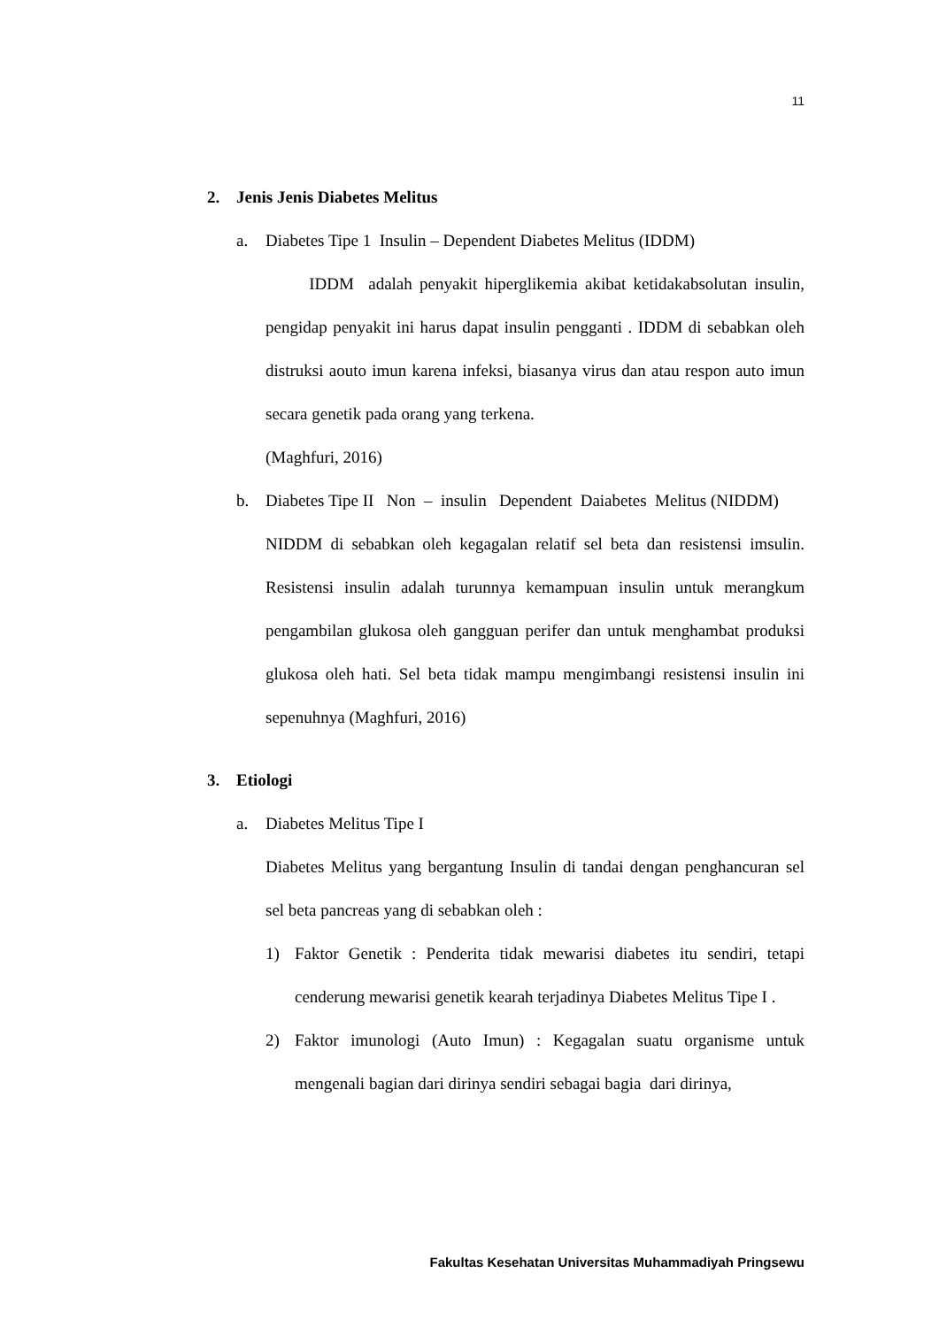11
2. Jenis Jenis Diabetes Melitus
a. Diabetes Tipe 1 Insulin – Dependent Diabetes Melitus (IDDM)
IDDM adalah penyakit hiperglikemia akibat ketidakabsolutan insulin, pengidap penyakit ini harus dapat insulin pengganti . IDDM di sebabkan oleh distruksi aouto imun karena infeksi, biasanya virus dan atau respon auto imun secara genetik pada orang yang terkena.
(Maghfuri, 2016)
b. Diabetes Tipe II Non – insulin Dependent Daiabetes Melitus (NIDDM)
NIDDM di sebabkan oleh kegagalan relatif sel beta dan resistensi imsulin. Resistensi insulin adalah turunnya kemampuan insulin untuk merangkum pengambilan glukosa oleh gangguan perifer dan untuk menghambat produksi glukosa oleh hati. Sel beta tidak mampu mengimbangi resistensi insulin ini sepenuhnya (Maghfuri, 2016)
3. Etiologi
a. Diabetes Melitus Tipe I
Diabetes Melitus yang bergantung Insulin di tandai dengan penghancuran sel sel beta pancreas yang di sebabkan oleh :
1) Faktor Genetik : Penderita tidak mewarisi diabetes itu sendiri, tetapi cenderung mewarisi genetik kearah terjadinya Diabetes Melitus Tipe I .
2) Faktor imunologi (Auto Imun) : Kegagalan suatu organisme untuk mengenali bagian dari dirinya sendiri sebagai bagia dari dirinya,
Fakultas Kesehatan Universitas Muhammadiyah Pringsewu